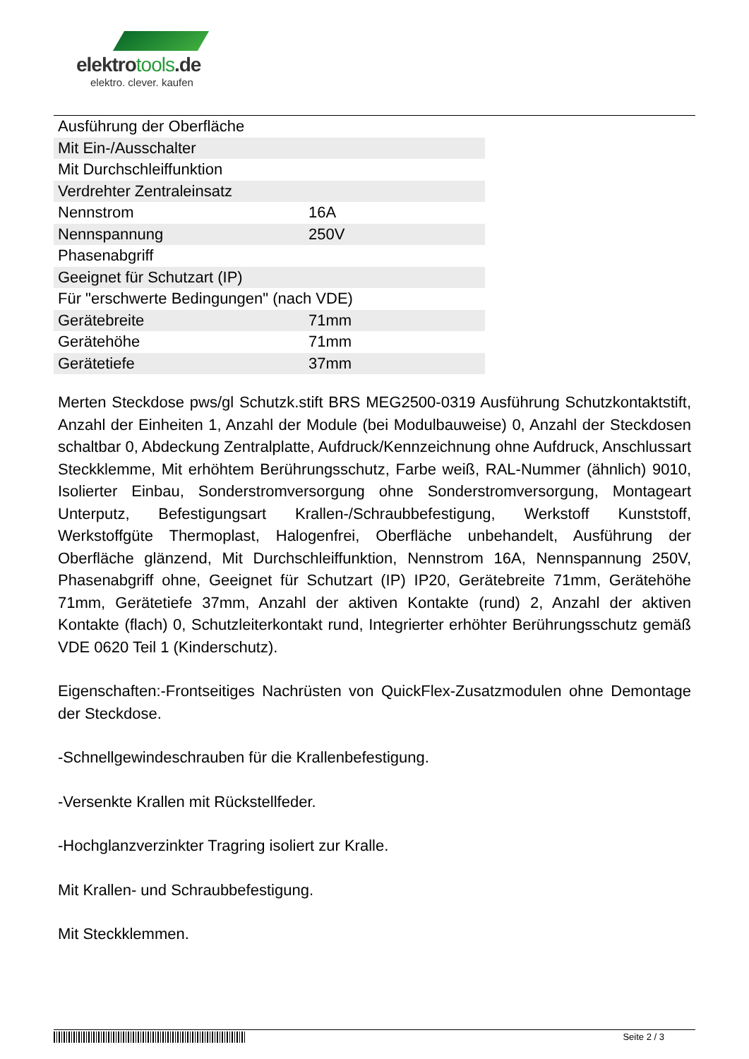elektrotools.de
elektro. clever. kaufen
| Ausführung der Oberfläche | |
| Mit Ein-/Ausschalter | |
| Mit Durchschleiffunktion | |
| Verdrehter Zentraleinsatz | |
| Nennstrom | 16A |
| Nennspannung | 250V |
| Phasenabgriff | |
| Geeignet für Schutzart (IP) | |
| Für "erschwerte Bedingungen" (nach VDE) | |
| Gerätebreite | 71mm |
| Gerätehöhe | 71mm |
| Gerätetiefe | 37mm |
Merten Steckdose pws/gl Schutzk.stift BRS MEG2500-0319 Ausführung Schutzkontaktstift, Anzahl der Einheiten 1, Anzahl der Module (bei Modulbauweise) 0, Anzahl der Steckdosen schaltbar 0, Abdeckung Zentralplatte, Aufdruck/Kennzeichnung ohne Aufdruck, Anschlussart Steckklemme, Mit erhöhtem Berührungsschutz, Farbe weiß, RAL-Nummer (ähnlich) 9010, Isolierter Einbau, Sonderstromversorgung ohne Sonderstromversorgung, Montageart Unterputz, Befestigungsart Krallen-/Schraubbefestigung, Werkstoff Kunststoff, Werkstoffgüte Thermoplast, Halogenfrei, Oberfläche unbehandelt, Ausführung der Oberfläche glänzend, Mit Durchschleiffunktion, Nennstrom 16A, Nennspannung 250V, Phasenabgriff ohne, Geeignet für Schutzart (IP) IP20, Gerätebreite 71mm, Gerätehöhe 71mm, Gerätetiefe 37mm, Anzahl der aktiven Kontakte (rund) 2, Anzahl der aktiven Kontakte (flach) 0, Schutzleiterkontakt rund, Integrierter erhöhter Berührungsschutz gemäß VDE 0620 Teil 1 (Kinderschutz).
Eigenschaften:-Frontseitiges Nachrüsten von QuickFlex-Zusatzmodulen ohne Demontage der Steckdose.
-Schnellgewindeschrauben für die Krallenbefestigung.
-Versenkte Krallen mit Rückstellfeder.
-Hochglanzverzinkter Tragring isoliert zur Kralle.
Mit Krallen- und Schraubbefestigung.
Mit Steckklemmen.
Seite 2 / 3